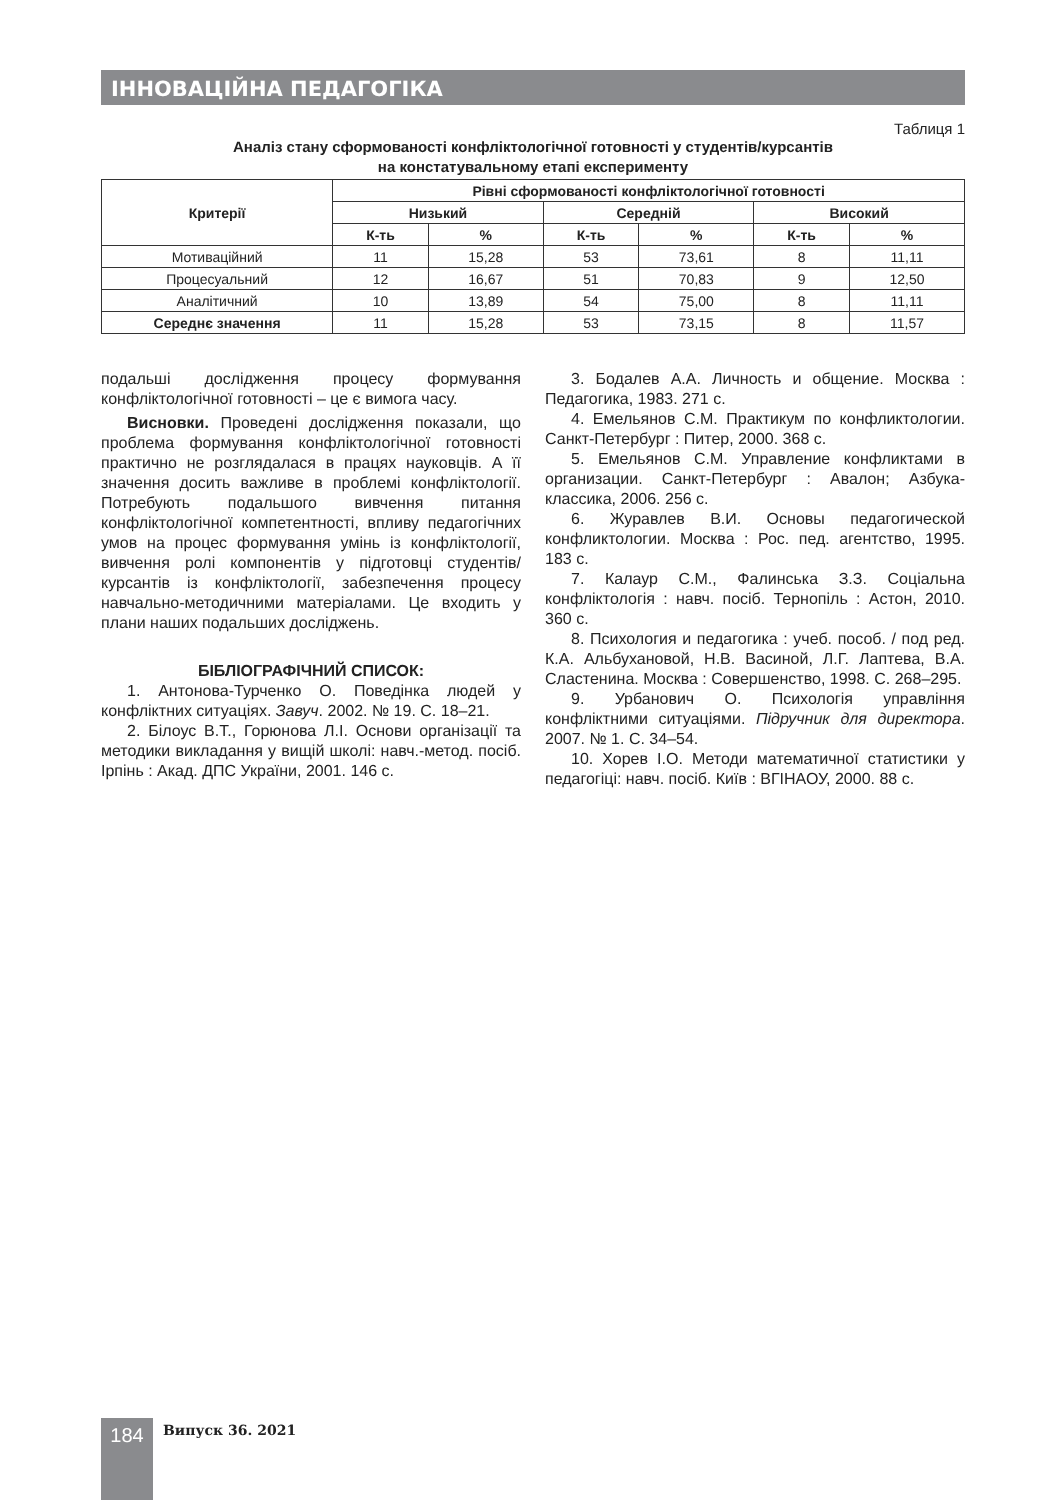ІННОВАЦІЙНА ПЕДАГОГІКА
Таблиця 1
Аналіз стану сформованості конфліктологічної готовності у студентів/курсантів
на констатувальному етапі експерименту
| Критерії | Рівні сформованості конфліктологічної готовності | | | | | |
| --- | --- | --- | --- | --- | --- | --- |
| | Низький | | Середній | | Високий | |
| | К-ть | % | К-ть | % | К-ть | % |
| Мотиваційний | 11 | 15,28 | 53 | 73,61 | 8 | 11,11 |
| Процесуальний | 12 | 16,67 | 51 | 70,83 | 9 | 12,50 |
| Аналітичний | 10 | 13,89 | 54 | 75,00 | 8 | 11,11 |
| Середнє значення | 11 | 15,28 | 53 | 73,15 | 8 | 11,57 |
подальші дослідження процесу формування конфліктологічної готовності – це є вимога часу.
Висновки. Проведені дослідження показали, що проблема формування конфліктологічної готовності практично не розглядалася в працях науковців. А її значення досить важливе в проблемі конфліктології. Потребують подальшого вивчення питання конфліктологічної компетентності, впливу педагогічних умов на процес формування умінь із конфліктології, вивчення ролі компонентів у підготовці студентів/курсантів із конфліктології, забезпечення процесу навчально-методичними матеріалами. Це входить у плани наших подальших досліджень.
БІБЛІОГРАФІЧНИЙ СПИСОК:
1. Антонова-Турченко О. Поведінка людей у конфліктних ситуаціях. Завуч. 2002. № 19. С. 18–21.
2. Білоус В.Т., Горюнова Л.І. Основи організації та методики викладання у вищій школі: навч.-метод. посіб. Ірпінь : Акад. ДПС України, 2001. 146 с.
3. Бодалев А.А. Личность и общение. Москва : Педагогика, 1983. 271 с.
4. Емельянов С.М. Практикум по конфликтологии. Санкт-Петербург : Питер, 2000. 368 с.
5. Емельянов С.М. Управление конфликтами в организации. Санкт-Петербург : Авалон; Азбука-классика, 2006. 256 с.
6. Журавлев В.И. Основы педагогической конфликтологии. Москва : Рос. пед. агентство, 1995. 183 с.
7. Калаур С.М., Фалинська З.З. Соціальна конфліктологія : навч. посіб. Тернопіль : Астон, 2010. 360 с.
8. Психология и педагогика : учеб. пособ. / под ред. К.А. Альбухановой, Н.В. Васиной, Л.Г. Лаптева, В.А. Сластенина. Москва : Совершенство, 1998. С. 268–295.
9. Урбанович О. Психологія управління конфліктними ситуаціями. Підручник для директора. 2007. № 1. С. 34–54.
10. Хорев І.О. Методи математичної статистики у педагогіці: навч. посіб. Київ : ВГІНАОУ, 2000. 88 с.
184 Випуск 36. 2021